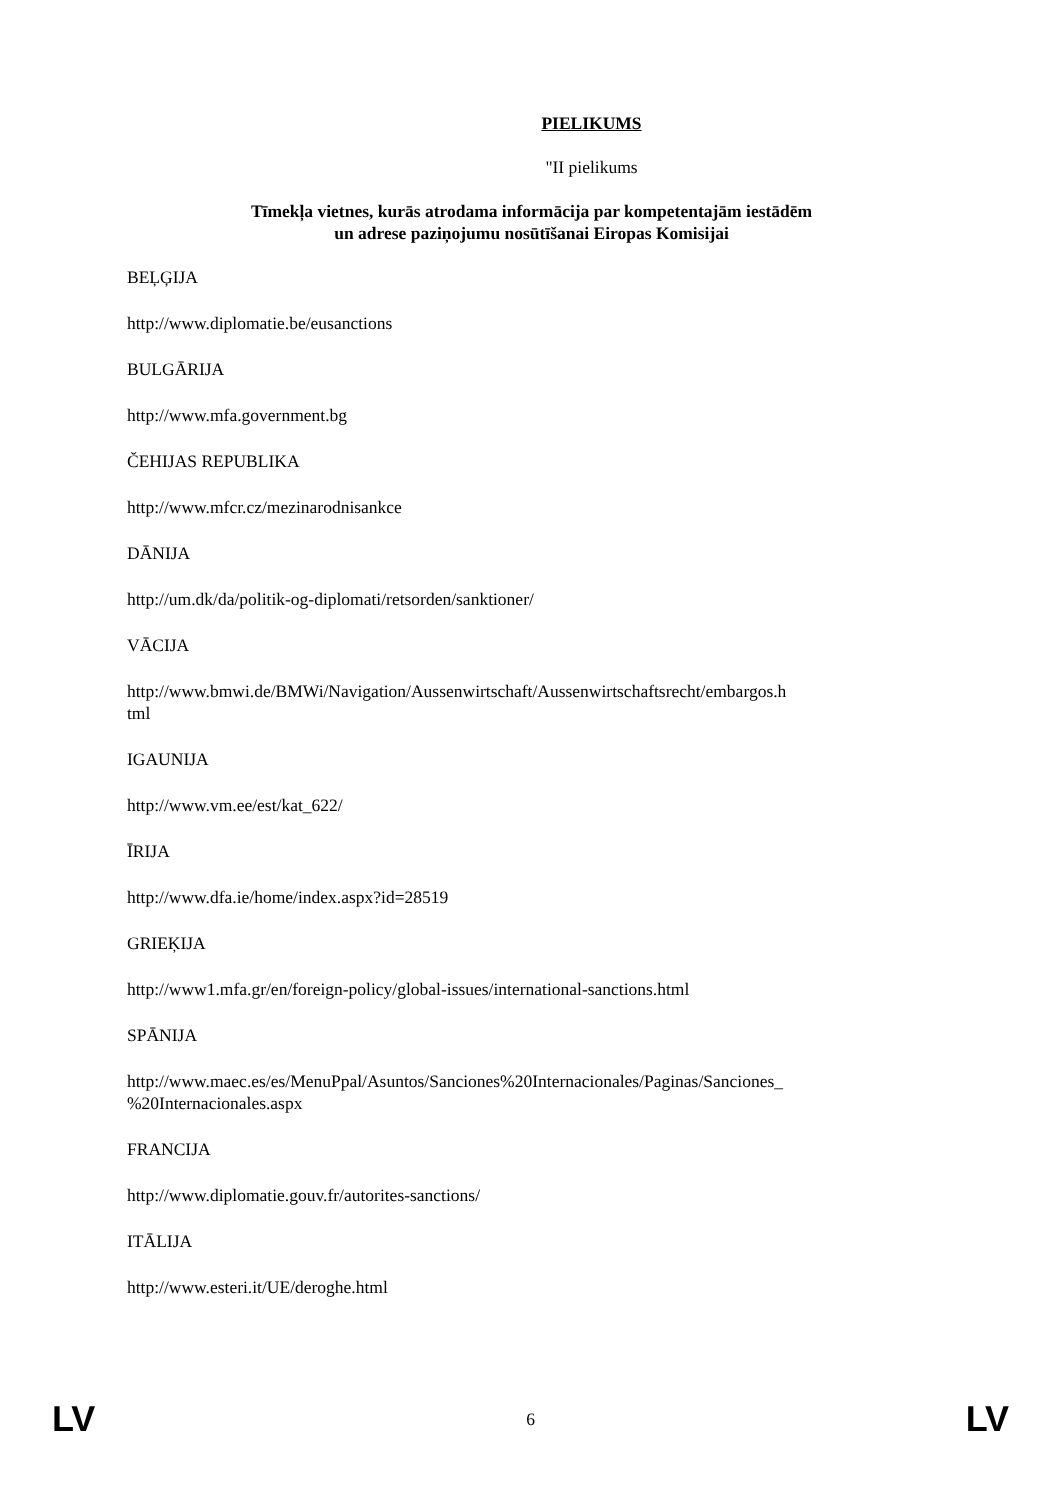PIELIKUMS
"II pielikums
Tīmekļa vietnes, kurās atrodama informācija par kompetentajām iestādēm
un adrese paziņojumu nosūtīšanai Eiropas Komisijai
BEĻĢIJA
http://www.diplomatie.be/eusanctions
BULGĀRIJA
http://www.mfa.government.bg
ČEHIJAS REPUBLIKA
http://www.mfcr.cz/mezinarodnisankce
DĀNIJA
http://um.dk/da/politik-og-diplomati/retsorden/sanktioner/
VĀCIJA
http://www.bmwi.de/BMWi/Navigation/Aussenwirtschaft/Aussenwirtschaftsrecht/embargos.h
tml
IGAUNIJA
http://www.vm.ee/est/kat_622/
ĪRIJA
http://www.dfa.ie/home/index.aspx?id=28519
GRIEĶIJA
http://www1.mfa.gr/en/foreign-policy/global-issues/international-sanctions.html
SPĀNIJA
http://www.maec.es/es/MenuPpal/Asuntos/Sanciones%20Internacionales/Paginas/Sanciones_
%20Internacionales.aspx
FRANCIJA
http://www.diplomatie.gouv.fr/autorites-sanctions/
ITĀLIJA
http://www.esteri.it/UE/deroghe.html
LV 6 LV